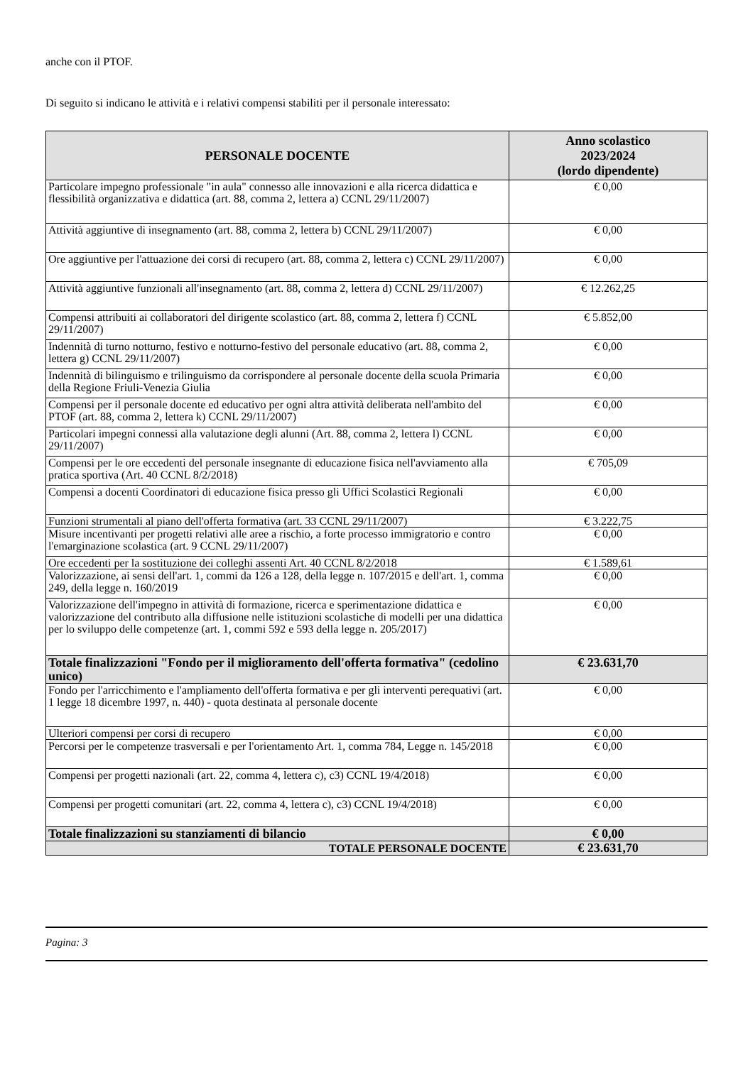anche con il PTOF.
Di seguito si indicano le attività e i relativi compensi stabiliti per il personale interessato:
| PERSONALE DOCENTE | Anno scolastico 2023/2024 (lordo dipendente) |
| --- | --- |
| Particolare impegno professionale "in aula" connesso alle innovazioni e alla ricerca didattica e flessibilità organizzativa e didattica (art. 88, comma 2, lettera a) CCNL 29/11/2007) | € 0,00 |
| Attività aggiuntive di insegnamento (art. 88, comma 2, lettera b) CCNL 29/11/2007) | € 0,00 |
| Ore aggiuntive per l'attuazione dei corsi di recupero (art. 88, comma 2, lettera c) CCNL 29/11/2007) | € 0,00 |
| Attività aggiuntive funzionali all'insegnamento (art. 88, comma 2, lettera d) CCNL 29/11/2007) | € 12.262,25 |
| Compensi attribuiti ai collaboratori del dirigente scolastico (art. 88, comma 2, lettera f) CCNL 29/11/2007) | € 5.852,00 |
| Indennità di turno notturno, festivo e notturno-festivo del personale educativo (art. 88, comma 2, lettera g) CCNL 29/11/2007) | € 0,00 |
| Indennità di bilinguismo e trilinguismo da corrispondere al personale docente della scuola Primaria della Regione Friuli-Venezia Giulia | € 0,00 |
| Compensi per il personale docente ed educativo per ogni altra attività deliberata nell'ambito del PTOF (art. 88, comma 2, lettera k) CCNL 29/11/2007) | € 0,00 |
| Particolari impegni connessi alla valutazione degli alunni (Art. 88, comma 2, lettera l) CCNL 29/11/2007) | € 0,00 |
| Compensi per le ore eccedenti del personale insegnante di educazione fisica nell'avviamento alla pratica sportiva (Art. 40 CCNL 8/2/2018) | € 705,09 |
| Compensi a docenti Coordinatori di educazione fisica presso gli Uffici Scolastici Regionali | € 0,00 |
| Funzioni strumentali al piano dell'offerta formativa (art. 33 CCNL 29/11/2007) | € 3.222,75 |
| Misure incentivanti per progetti relativi alle aree a rischio, a forte processo immigratorio e contro l'emarginazione scolastica (art. 9 CCNL 29/11/2007) | € 0,00 |
| Ore eccedenti per la sostituzione dei colleghi assenti Art. 40 CCNL 8/2/2018 | € 1.589,61 |
| Valorizzazione, ai sensi dell'art. 1, commi da 126 a 128, della legge n. 107/2015 e dell'art. 1, comma 249, della legge n. 160/2019 | € 0,00 |
| Valorizzazione dell'impegno in attività di formazione, ricerca e sperimentazione didattica e valorizzazione del contributo alla diffusione nelle istituzioni scolastiche di modelli per una didattica per lo sviluppo delle competenze (art. 1, commi 592 e 593 della legge n. 205/2017) | € 0,00 |
| Totale finalizzazioni "Fondo per il miglioramento dell'offerta formativa" (cedolino unico) | € 23.631,70 |
| Fondo per l'arricchimento e l'ampliamento dell'offerta formativa e per gli interventi perequativi (art. 1 legge 18 dicembre 1997, n. 440) - quota destinata al personale docente | € 0,00 |
| Ulteriori compensi per corsi di recupero | € 0,00 |
| Percorsi per le competenze trasversali e per l'orientamento Art. 1, comma 784, Legge n. 145/2018 | € 0,00 |
| Compensi per progetti nazionali (art. 22, comma 4, lettera c), c3) CCNL 19/4/2018) | € 0,00 |
| Compensi per progetti comunitari (art. 22, comma 4, lettera c), c3) CCNL 19/4/2018) | € 0,00 |
| Totale finalizzazioni su stanziamenti di bilancio | € 0,00 |
| TOTALE PERSONALE DOCENTE | € 23.631,70 |
Pagina: 3